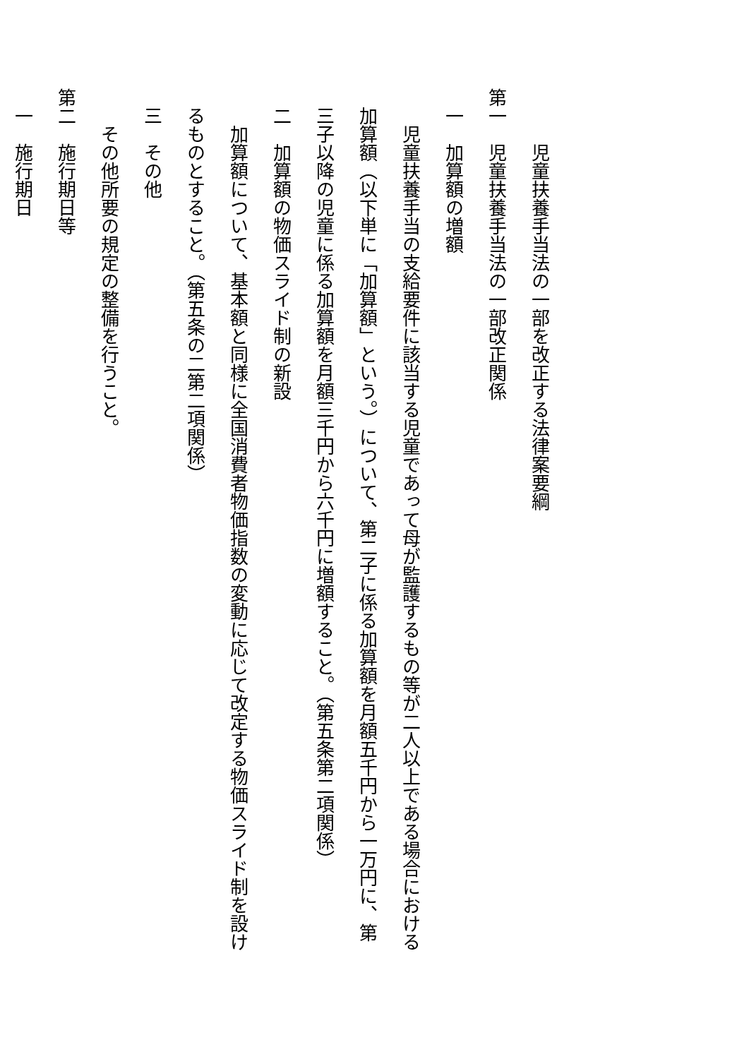児童扶養手当法の一部を改正する法律案要綱
第一　児童扶養手当法の一部改正関係
　一　加算額の増額
　　児童扶養手当の支給要件に該当する児童であって母が監護するもの等が二人以上である場合における
　加算額（以下単に「加算額」という。）について、第二子に係る加算額を月額五千円から一万円に、第
　三子以降の児童に係る加算額を月額三千円から六千円に増額すること。（第五条第二項関係）
　二　加算額の物価スライド制の新設
　　加算額について、基本額と同様に全国消費者物価指数の変動に応じて改定する物価スライド制を設け
　るものとすること。（第五条の二第二項関係）
　三　その他
　　その他所要の規定の整備を行うこと。
第二　施行期日等
　一　施行期日